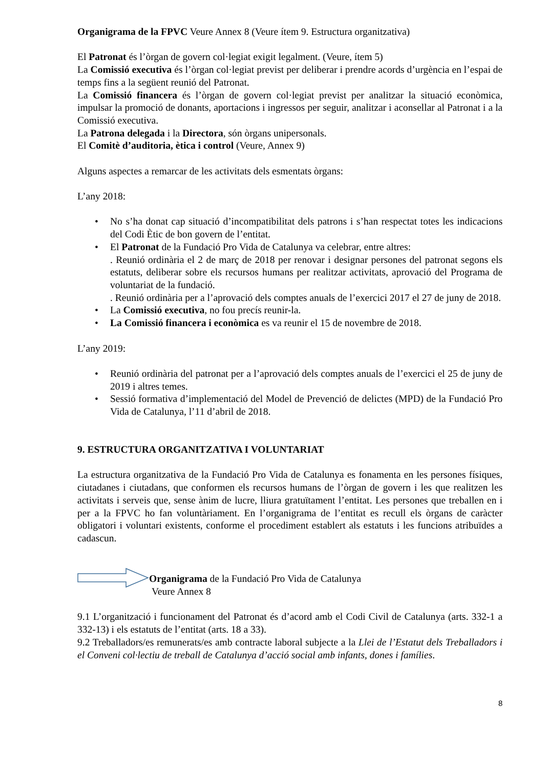Organigrama de la FPVC Veure Annex 8 (Veure ítem 9. Estructura organitzativa)
El Patronat és l’òrgan de govern col·legiat exigit legalment. (Veure, ítem 5)
La Comissió executiva és l’òrgan col·legiat previst per deliberar i prendre acords d’urgència en l’espai de temps fins a la següent reunió del Patronat.
La Comissió financera és l’òrgan de govern col·legiat previst per analitzar la situació econòmica, impulsar la promoció de donants, aportacions i ingressos per seguir, analitzar i aconsellar al Patronat i a la Comissió executiva.
La Patrona delegada i la Directora, són òrgans unipersonals.
El Comitè d’auditoria, ètica i control (Veure, Annex 9)
Alguns aspectes a remarcar de les activitats dels esmentats òrgans:
L’any 2018:
• No s’ha donat cap situació d’incompatibilitat dels patrons i s’han respectat totes les indicacions del Codi Ètic de bon govern de l’entitat.
• El Patronat de la Fundació Pro Vida de Catalunya va celebrar, entre altres:
. Reunió ordinària el 2 de març de 2018 per renovar i designar persones del patronat segons els estatuts, deliberar sobre els recursos humans per realitzar activitats, aprovació del Programa de voluntariat de la fundació.
. Reunió ordinària per a l’aprovació dels comptes anuals de l’exercici 2017 el 27 de juny de 2018.
• La Comissió executiva, no fou precís reunir-la.
• La Comissió financera i econòmica es va reunir el 15 de novembre de 2018.
L’any 2019:
• Reunió ordinària del patronat per a l’aprovació dels comptes anuals de l’exercici el 25 de juny de 2019 i altres temes.
• Sessió formativa d’implementació del Model de Prevenció de delictes (MPD) de la Fundació Pro Vida de Catalunya, l’11 d’abril de 2018.
9. ESTRUCTURA ORGANITZATIVA I VOLUNTARIAT
La estructura organitzativa de la Fundació Pro Vida de Catalunya es fonamenta en les persones físiques, ciutadanes i ciutadans, que conformen els recursos humans de l’òrgan de govern i les que realitzen les activitats i serveis que, sense ànim de lucre, lliura gratuïtament l’entitat. Les persones que treballen en i per a la FPVC ho fan voluntàriament. En l’organigrama de l’entitat es recull els òrgans de caràcter obligatori i voluntari existents, conforme el procediment establert als estatuts i les funcions atribuïdes a cadascun.
Organigrama de la Fundació Pro Vida de Catalunya
Veure Annex 8
9.1 L’organització i funcionament del Patronat és d’acord amb el Codi Civil de Catalunya (arts. 332-1 a 332-13) i els estatuts de l’entitat (arts. 18 a 33).
9.2 Treballadors/es remunerats/es amb contracte laboral subjecte a la Llei de l’Estatut dels Treballadors i el Conveni col·lectiu de treball de Catalunya d’acció social amb infants, dones i famílies.
8